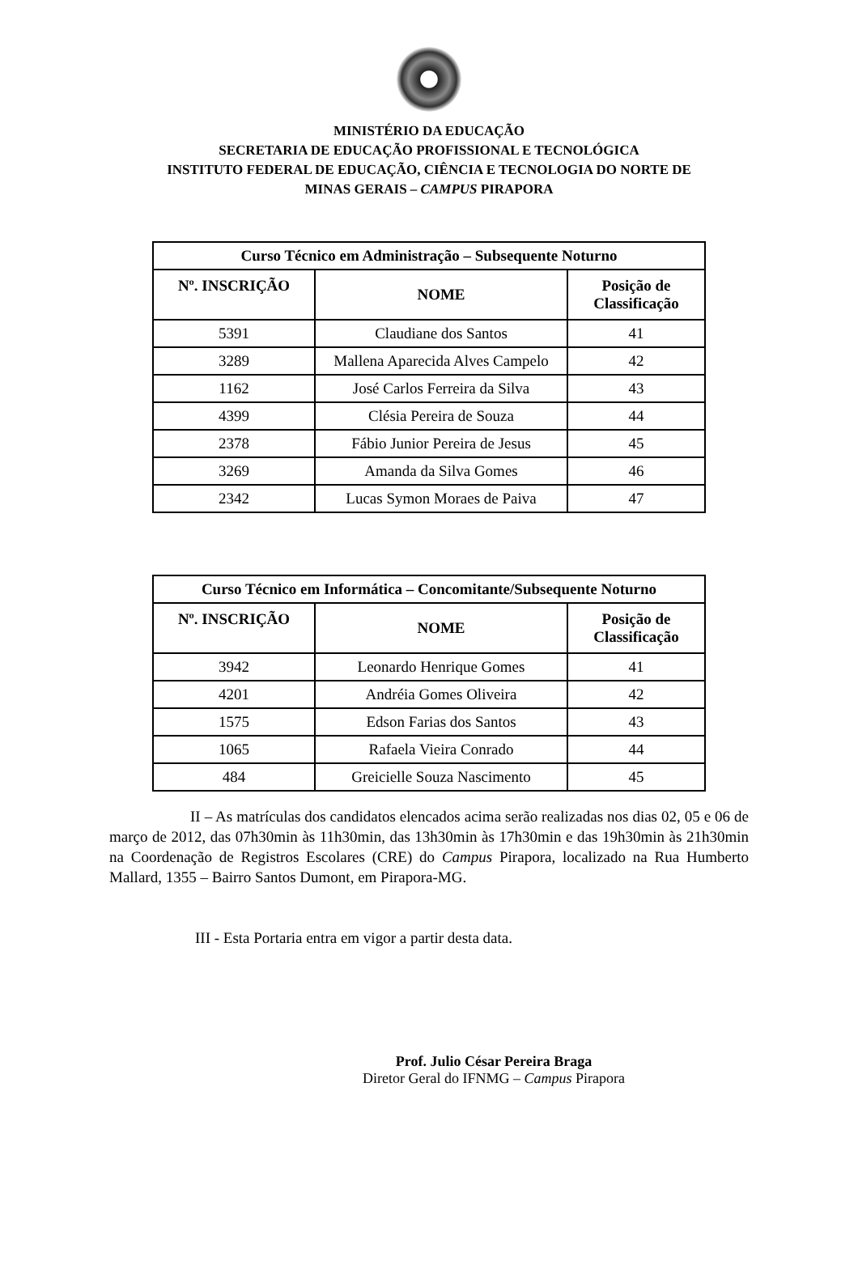MINISTÉRIO DA EDUCAÇÃO
SECRETARIA DE EDUCAÇÃO PROFISSIONAL E TECNOLÓGICA
INSTITUTO FEDERAL DE EDUCAÇÃO, CIÊNCIA E TECNOLOGIA DO NORTE DE
MINAS GERAIS – CAMPUS PIRAPORA
| Curso Técnico em Administração – Subsequente Noturno | | |
| --- | --- | --- |
| Nº. INSCRIÇÃO | NOME | Posição de Classificação |
| 5391 | Claudiane dos Santos | 41 |
| 3289 | Mallena Aparecida Alves Campelo | 42 |
| 1162 | José Carlos Ferreira da Silva | 43 |
| 4399 | Clésia Pereira de Souza | 44 |
| 2378 | Fábio Junior Pereira de Jesus | 45 |
| 3269 | Amanda da Silva Gomes | 46 |
| 2342 | Lucas Symon Moraes de Paiva | 47 |
| Curso Técnico em Informática – Concomitante/Subsequente Noturno | | |
| --- | --- | --- |
| Nº. INSCRIÇÃO | NOME | Posição de Classificação |
| 3942 | Leonardo Henrique Gomes | 41 |
| 4201 | Andréia Gomes Oliveira | 42 |
| 1575 | Edson Farias dos Santos | 43 |
| 1065 | Rafaela Vieira Conrado | 44 |
| 484 | Greicielle Souza Nascimento | 45 |
II – As matrículas dos candidatos elencados acima serão realizadas nos dias 02, 05 e 06 de março de 2012, das 07h30min às 11h30min, das 13h30min às 17h30min e das 19h30min às 21h30min na Coordenação de Registros Escolares (CRE) do Campus Pirapora, localizado na Rua Humberto Mallard, 1355 – Bairro Santos Dumont, em Pirapora-MG.
III - Esta Portaria entra em vigor a partir desta data.
Prof. Julio César Pereira Braga
Diretor Geral do IFNMG – Campus Pirapora